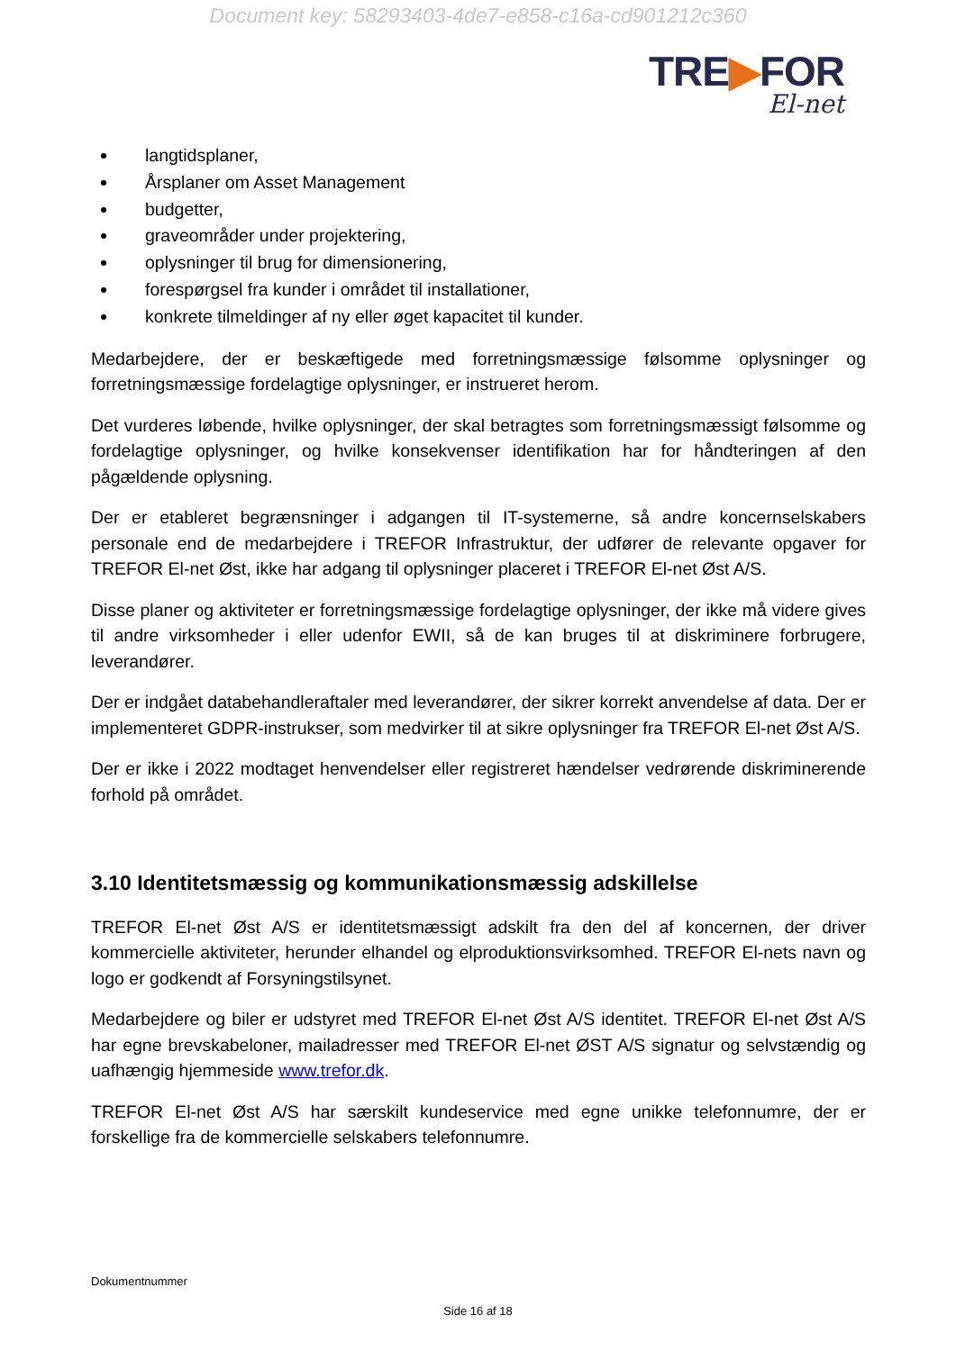Document key: 58293403-4de7-e858-c16a-cd901212c360
TRE▶FOR
El-net
langtidsplaner,
Årsplaner om Asset Management
budgetter,
graveområder under projektering,
oplysninger til brug for dimensionering,
forespørgsel fra kunder i området til installationer,
konkrete tilmeldinger af ny eller øget kapacitet til kunder.
Medarbejdere, der er beskæftigede med forretningsmæssige følsomme oplysninger og forretningsmæssige fordelagtige oplysninger, er instrueret herom.
Det vurderes løbende, hvilke oplysninger, der skal betragtes som forretningsmæssigt følsomme og fordelagtige oplysninger, og hvilke konsekvenser identifikation har for håndteringen af den pågældende oplysning.
Der er etableret begrænsninger i adgangen til IT-systemerne, så andre koncernselskabers personale end de medarbejdere i TREFOR Infrastruktur, der udfører de relevante opgaver for TREFOR El-net Øst, ikke har adgang til oplysninger placeret i TREFOR El-net Øst A/S.
Disse planer og aktiviteter er forretningsmæssige fordelagtige oplysninger, der ikke må videre gives til andre virksomheder i eller udenfor EWII, så de kan bruges til at diskriminere forbrugere, leverandører.
Der er indgået databehandleraftaler med leverandører, der sikrer korrekt anvendelse af data. Der er implementeret GDPR-instrukser, som medvirker til at sikre oplysninger fra TREFOR El-net Øst A/S.
Der er ikke i 2022 modtaget henvendelser eller registreret hændelser vedrørende diskriminerende forhold på området.
3.10 Identitetsmæssig og kommunikationsmæssig adskillelse
TREFOR El-net Øst A/S er identitetsmæssigt adskilt fra den del af koncernen, der driver kommercielle aktiviteter, herunder elhandel og elproduktionsvirksomhed. TREFOR El-nets navn og logo er godkendt af Forsyningstilsynet.
Medarbejdere og biler er udstyret med TREFOR El-net Øst A/S identitet. TREFOR El-net Øst A/S har egne brevskabeloner, mailadresser med TREFOR El-net ØST A/S signatur og selvstændig og uafhængig hjemmeside www.trefor.dk.
TREFOR El-net Øst A/S har særskilt kundeservice med egne unikke telefonnumre, der er forskellige fra de kommercielle selskabers telefonnumre.
Dokumentnummer
Side 16 af 18